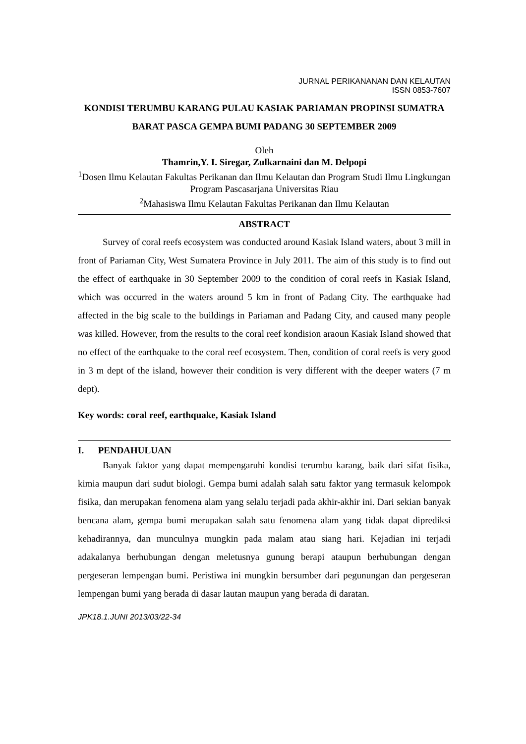JURNAL PERIKANANAN DAN KELAUTAN
ISSN 0853-7607
KONDISI TERUMBU KARANG PULAU KASIAK PARIAMAN PROPINSI SUMATRA BARAT PASCA GEMPA BUMI PADANG 30 SEPTEMBER 2009
Oleh
Thamrin,Y. I. Siregar, Zulkarnaini dan M. Delpopi
<sup>1</sup> Dosen Ilmu Kelautan Fakultas Perikanan dan Ilmu Kelautan dan Program Studi Ilmu Lingkungan Program Pascasarjana Universitas Riau
<sup>2</sup> Mahasiswa Ilmu Kelautan Fakultas Perikanan dan Ilmu Kelautan
ABSTRACT
Survey of coral reefs ecosystem was conducted around Kasiak Island waters, about 3 mill in front of Pariaman City, West Sumatera Province in July 2011. The aim of this study is to find out the effect of earthquake in 30 September 2009 to the condition of coral reefs in Kasiak Island, which was occurred in the waters around 5 km in front of Padang City. The earthquake had affected in the big scale to the buildings in Pariaman and Padang City, and caused many people was killed. However, from the results to the coral reef kondision araoun Kasiak Island showed that no effect of the earthquake to the coral reef ecosystem. Then, condition of coral reefs is very good in 3 m dept of the island, however their condition is very different with the deeper waters (7 m dept).
Key words: coral reef, earthquake, Kasiak Island
I. PENDAHULUAN
Banyak faktor yang dapat mempengaruhi kondisi terumbu karang, baik dari sifat fisika, kimia maupun dari sudut biologi. Gempa bumi adalah salah satu faktor yang termasuk kelompok fisika, dan merupakan fenomena alam yang selalu terjadi pada akhir-akhir ini. Dari sekian banyak bencana alam, gempa bumi merupakan salah satu fenomena alam yang tidak dapat diprediksi kehadirannya, dan munculnya mungkin pada malam atau siang hari. Kejadian ini terjadi adakalanya berhubungan dengan meletusnya gunung berapi ataupun berhubungan dengan pergeseran lempengan bumi. Peristiwa ini mungkin bersumber dari pegunungan dan pergeseran lempengan bumi yang berada di dasar lautan maupun yang berada di daratan.
JPK18.1.JUNI 2013/03/22-34